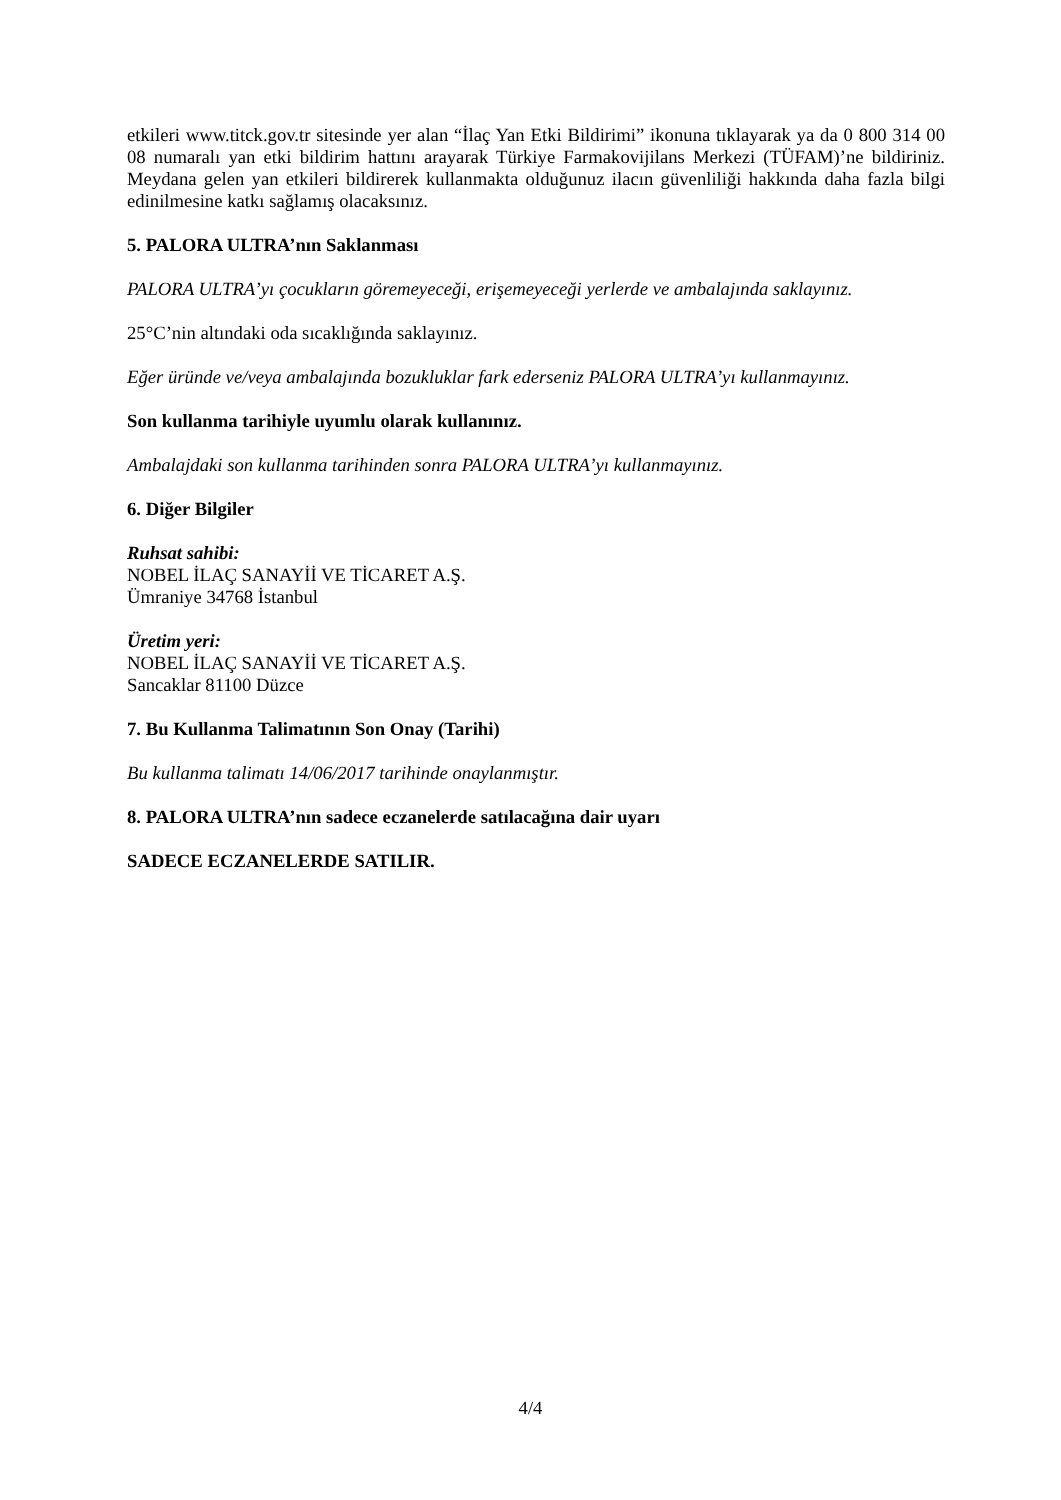etkileri www.titck.gov.tr sitesinde yer alan “İlaç Yan Etki Bildirimi” ikonuna tıklayarak ya da 0 800 314 00 08 numaralı yan etki bildirim hattını arayarak Türkiye Farmakovijilans Merkezi (TÜFAM)’ne bildiriniz. Meydana gelen yan etkileri bildirerek kullanmakta olduğunuz ilacın güvenliliği hakkında daha fazla bilgi edinilmesine katkı sağlamış olacaksınız.
5. PALORA ULTRA’nın Saklanması
PALORA ULTRA’yı çocukların göremeyeceği, erişemeyeceği yerlerde ve ambalajında saklayınız.
25°C’nin altındaki oda sıcaklığında saklayınız.
Eğer üründe ve/veya ambalajında bozukluklar fark ederseniz PALORA ULTRA’yı kullanmayınız.
Son kullanma tarihiyle uyumlu olarak kullanınız.
Ambalajdaki son kullanma tarihinden sonra PALORA ULTRA’yı kullanmayınız.
6. Diğer Bilgiler
Ruhsat sahibi:
NOBEL İLAÇ SANAYİİ VE TİCARET A.Ş.
Ümraniye 34768 İstanbul
Üretim yeri:
NOBEL İLAÇ SANAYİİ VE TİCARET A.Ş.
Sancaklar 81100 Düzce
7. Bu Kullanma Talimatının Son Onay (Tarihi)
Bu kullanma talimatı 14/06/2017 tarihinde onaylanmıştır.
8. PALORA ULTRA’nın sadece eczanelerde satılacağına dair uyarı
SADECE ECZANELERDE SATILIR.
4/4